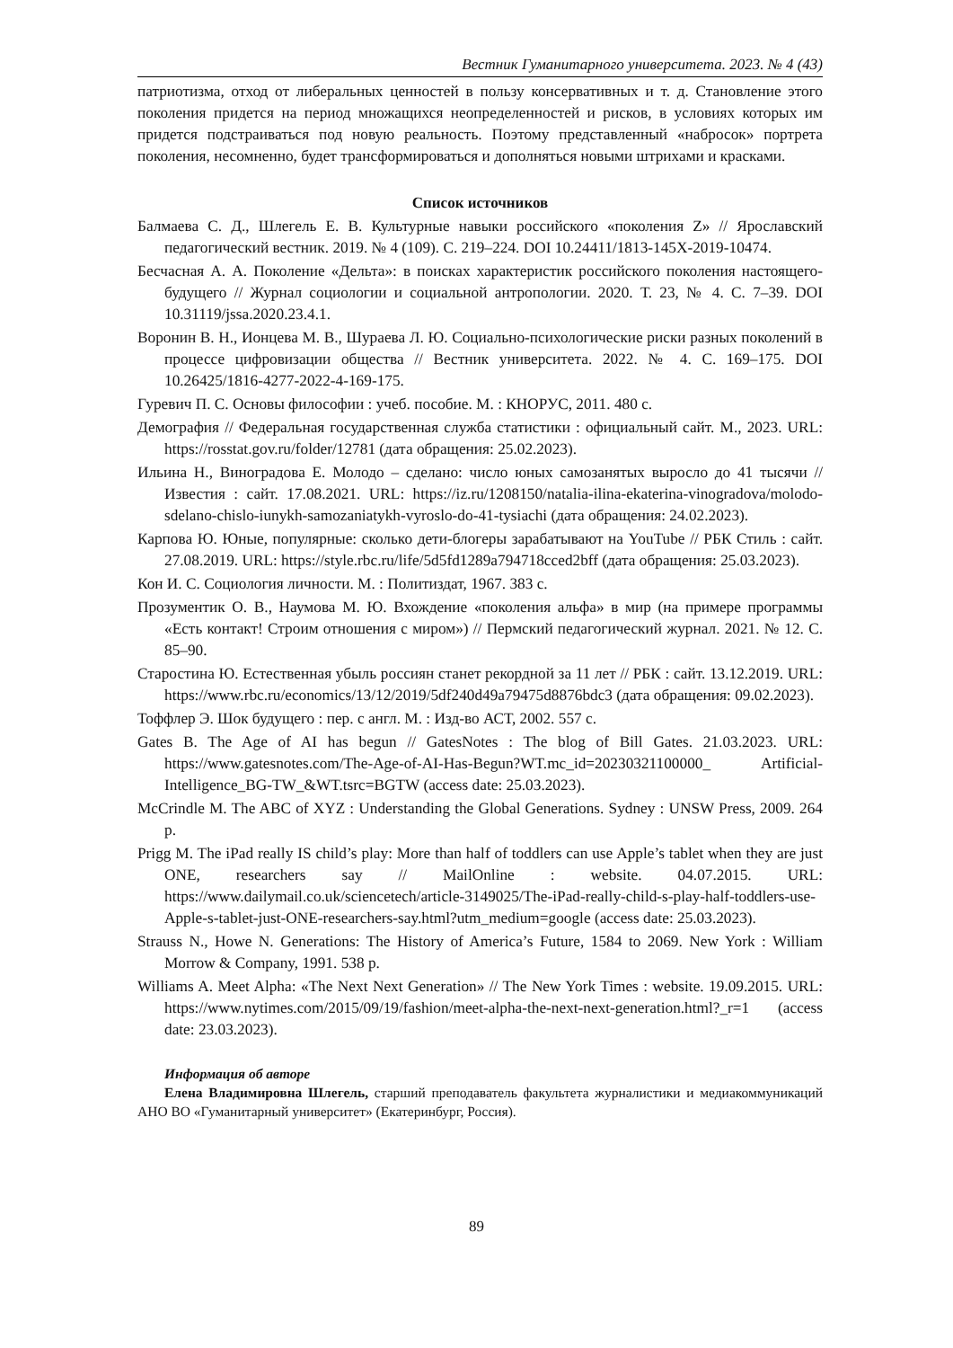Вестник Гуманитарного университета. 2023. № 4 (43)
патриотизма, отход от либеральных ценностей в пользу консервативных и т. д. Становление этого поколения придется на период множащихся неопределенностей и рисков, в условиях которых им придется подстраиваться под новую реальность. Поэтому представленный «набросок» портрета поколения, несомненно, будет трансформироваться и дополняться новыми штрихами и красками.
Список источников
Балмаева С. Д., Шлегель Е. В. Культурные навыки российского «поколения Z» // Ярославский педагогический вестник. 2019. № 4 (109). С. 219–224. DOI 10.24411/1813-145X-2019-10474.
Бесчасная А. А. Поколение «Дельта»: в поисках характеристик российского поколения настоящего-будущего // Журнал социологии и социальной антропологии. 2020. Т. 23, № 4. С. 7–39. DOI 10.31119/jssa.2020.23.4.1.
Воронин В. Н., Ионцева М. В., Шураева Л. Ю. Социально-психологические риски разных поколений в процессе цифровизации общества // Вестник университета. 2022. № 4. С. 169–175. DOI 10.26425/1816-4277-2022-4-169-175.
Гуревич П. С. Основы философии : учеб. пособие. М. : КНОРУС, 2011. 480 с.
Демография // Федеральная государственная служба статистики : официальный сайт. М., 2023. URL: https://rosstat.gov.ru/folder/12781 (дата обращения: 25.02.2023).
Ильина Н., Виноградова Е. Молодо – сделано: число юных самозанятых выросло до 41 тысячи // Известия : сайт. 17.08.2021. URL: https://iz.ru/1208150/natalia-ilina-ekaterina-vinogradova/molodo-sdelano-chislo-iunykh-samozaniatykh-vyroslo-do-41-tysiachi (дата обращения: 24.02.2023).
Карпова Ю. Юные, популярные: сколько дети-блогеры зарабатывают на YouTube // РБК Стиль : сайт. 27.08.2019. URL: https://style.rbc.ru/life/5d5fd1289a794718cced2bff (дата обращения: 25.03.2023).
Кон И. С. Социология личности. М. : Политиздат, 1967. 383 с.
Прозументик О. В., Наумова М. Ю. Вхождение «поколения альфа» в мир (на примере программы «Есть контакт! Строим отношения с миром») // Пермский педагогический журнал. 2021. № 12. С. 85–90.
Старостина Ю. Естественная убыль россиян станет рекордной за 11 лет // РБК : сайт. 13.12.2019. URL: https://www.rbc.ru/economics/13/12/2019/5df240d49a79475d8876bdc3 (дата обращения: 09.02.2023).
Тоффлер Э. Шок будущего : пер. с англ. М. : Изд-во АСТ, 2002. 557 с.
Gates B. The Age of AI has begun // GatesNotes : The blog of Bill Gates. 21.03.2023. URL: https://www.gatesnotes.com/The-Age-of-AI-Has-Begun?WT.mc_id=20230321100000_ Artificial-Intelligence_BG-TW_&WT.tsrc=BGTW (access date: 25.03.2023).
McCrindle M. The ABC of XYZ : Understanding the Global Generations. Sydney : UNSW Press, 2009. 264 p.
Prigg M. The iPad really IS child’s play: More than half of toddlers can use Apple’s tablet when they are just ONE, researchers say // MailOnline : website. 04.07.2015. URL: https://www.dailymail.co.uk/sciencetech/article-3149025/The-iPad-really-child-s-play-half-toddlers-use-Apple-s-tablet-just-ONE-researchers-say.html?utm_medium=google (access date: 25.03.2023).
Strauss N., Howe N. Generations: The History of America’s Future, 1584 to 2069. New York : William Morrow & Company, 1991. 538 p.
Williams A. Meet Alpha: «The Next Next Generation» // The New York Times : website. 19.09.2015. URL: https://www.nytimes.com/2015/09/19/fashion/meet-alpha-the-next-next-generation.html?_r=1 (access date: 23.03.2023).
Информация об авторе
Елена Владимировна Шлегель, старший преподаватель факультета журналистики и медиакоммуникаций АНО ВО «Гуманитарный университет» (Екатеринбург, Россия).
89